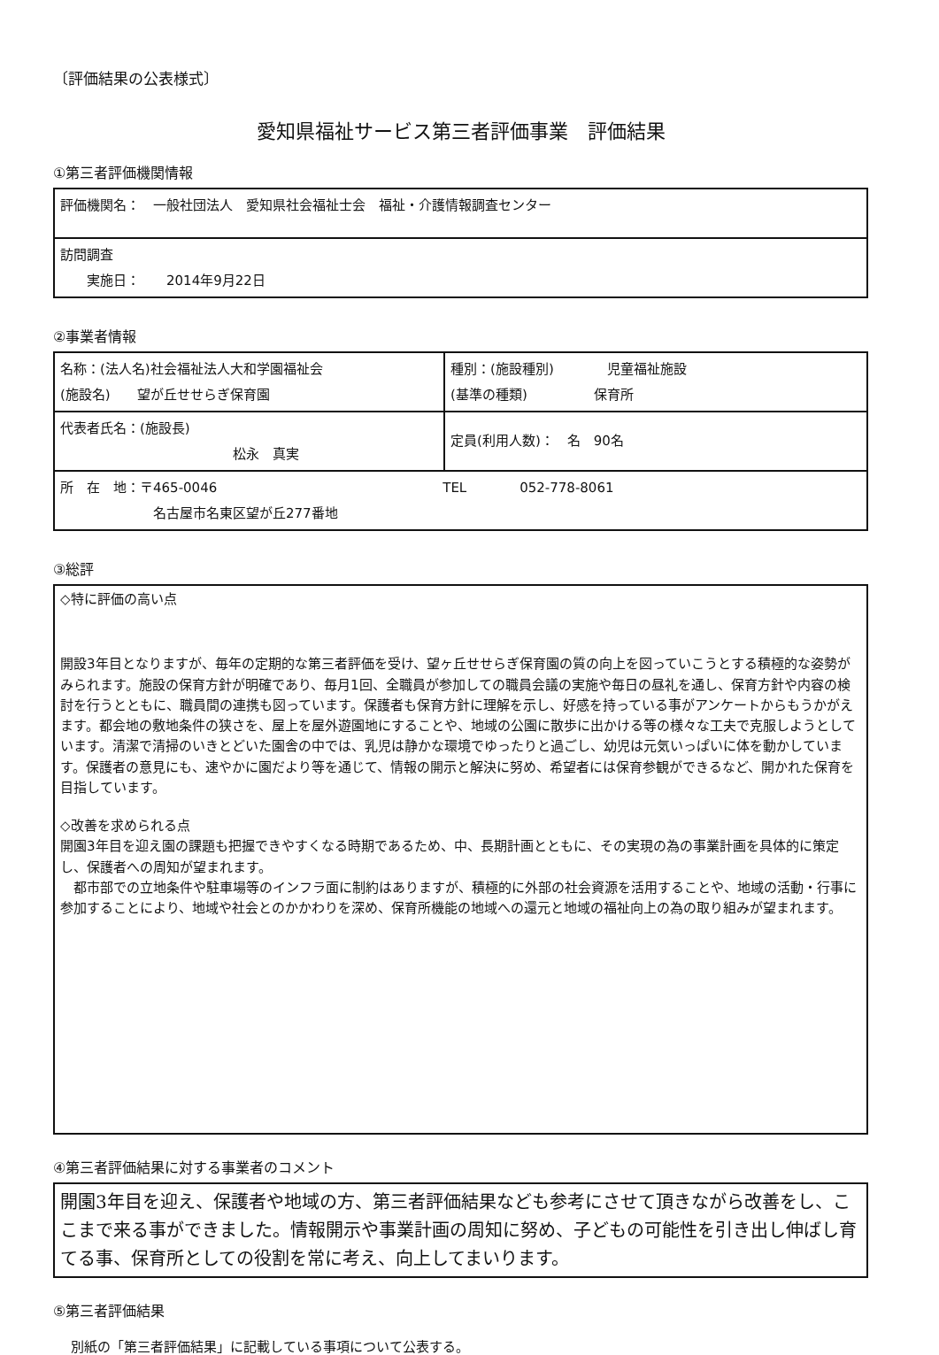〔評価結果の公表様式〕
愛知県福祉サービス第三者評価事業　評価結果
①第三者評価機関情報
| 評価機関名： 一般社団法人 愛知県社会福祉士会 福祉・介護情報調査センター |
| 訪問調査 実施日： 2014年9月22日 |
②事業者情報
| 名称：(法人名)社会福祉法人大和学園福祉会 (施設名) 望が丘せせらぎ保育園 | 種別：(施設種別) 児童福祉施設 (基準の種類) 保育所 |
| 代表者氏名：(施設長) 松永 真実 | 定員(利用人数)： 名 90名 |
| 所 在 地：〒465-0046 TEL 052-778-8061 名古屋市名東区望が丘277番地 | |
③総評
◇特に評価の高い点
開設3年目となりますが、毎年の定期的な第三者評価を受け、望ヶ丘せせらぎ保育園の質の向上を図っていこうとする積極的な姿勢がみられます。施設の保育方針が明確であり、毎月1回、全職員が参加しての職員会議の実施や毎日の昼礼を通し、保育方針や内容の検討を行うとともに、職員間の連携も図っています。保護者も保育方針に理解を示し、好感を持っている事がアンケートからもうかがえます。都会地の敷地条件の狭さを、屋上を屋外遊園地にすることや、地域の公園に散歩に出かける等の様々な工夫で克服しようとしています。清潔で清掃のいきとどいた園舎の中では、乳児は静かな環境でゆったりと過ごし、幼児は元気いっぱいに体を動かしています。保護者の意見にも、速やかに園だより等を通じて、情報の開示と解決に努め、希望者には保育参観ができるなど、開かれた保育を目指しています。
◇改善を求められる点
開園3年目を迎え園の課題も把握できやすくなる時期であるため、中、長期計画とともに、その実現の為の事業計画を具体的に策定し、保護者への周知が望まれます。
　都市部での立地条件や駐車場等のインフラ面に制約はありますが、積極的に外部の社会資源を活用することや、地域の活動・行事に参加することにより、地域や社会とのかかわりを深め、保育所機能の地域への還元と地域の福祉向上の為の取り組みが望まれます。
④第三者評価結果に対する事業者のコメント
開園3年目を迎え、保護者や地域の方、第三者評価結果なども参考にさせて頂きながら改善をし、ここまで来る事ができました。情報開示や事業計画の周知に努め、子どもの可能性を引き出し伸ばし育てる事、保育所としての役割を常に考え、向上してまいります。
⑤第三者評価結果
別紙の「第三者評価結果」に記載している事項について公表する。